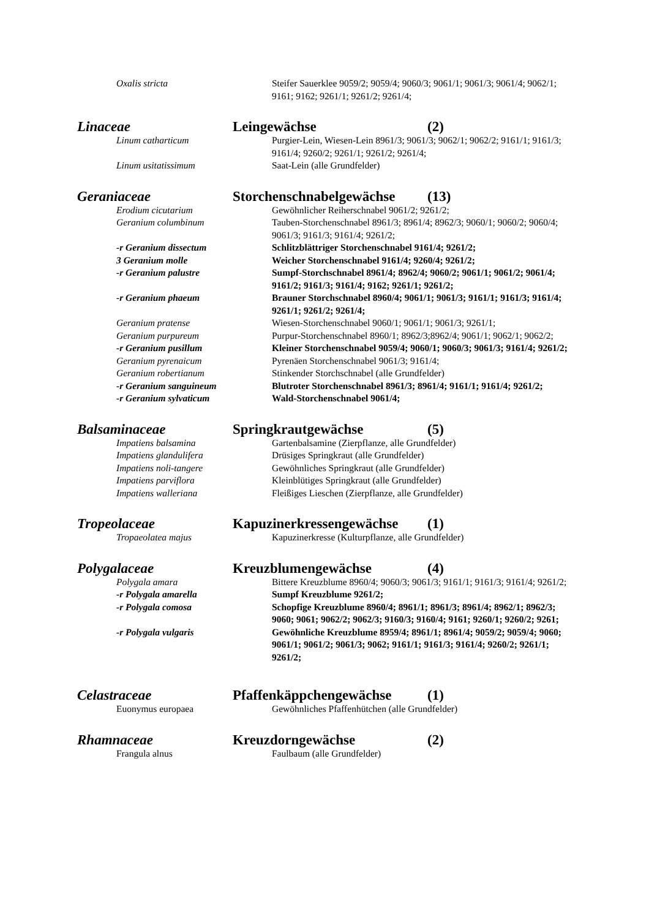Oxalis stricta Steifer Sauerklee 9059/2; 9059/4; 9060/3; 9061/1; 9061/3; 9061/4; 9062/1; 9161; 9162; 9261/1; 9261/2; 9261/4;
Linaceae Leingewächse (2)
Linum catharticum Purgier-Lein, Wiesen-Lein 8961/3; 9061/3; 9062/1; 9062/2; 9161/1; 9161/3; 9161/4; 9260/2; 9261/1; 9261/2; 9261/4;
Linum usitatissimum Saat-Lein (alle Grundfelder)
Geraniaceae Storchenschnabelgewächse
(13)
Erodium cicutarium Gewöhnlicher Reiherschnabel 9061/2; 9261/2;
Geranium columbinum Tauben-Storchenschnabel 8961/3; 8961/4; 8962/3; 9060/1; 9060/2; 9060/4; 9061/3; 9161/3; 9161/4; 9261/2;
-r Geranium dissectum Schlitzblättriger Storchenschnabel 9161/4; 9261/2;
3 Geranium molle Weicher Storchenschnabel 9161/4; 9260/4; 9261/2;
-r Geranium palustre Sumpf-Storchschnabel 8961/4; 8962/4; 9060/2; 9061/1; 9061/2; 9061/4; 9161/2; 9161/3; 9161/4; 9162; 9261/1; 9261/2;
-r Geranium phaeum Brauner Storchschnabel 8960/4; 9061/1; 9061/3; 9161/1; 9161/3; 9161/4; 9261/1; 9261/2; 9261/4;
Geranium pratense Wiesen-Storchenschnabel 9060/1; 9061/1; 9061/3; 9261/1;
Geranium purpureum Purpur-Storchenschnabel 8960/1; 8962/3;8962/4; 9061/1; 9062/1; 9062/2;
-r Geranium pusillum Kleiner Storchenschnabel 9059/4; 9060/1; 9060/3; 9061/3; 9161/4; 9261/2;
Geranium pyrenaicum Pyrenäen Storchenschnabel 9061/3; 9161/4;
Geranium robertianum Stinkender Storchschnabel (alle Grundfelder)
-r Geranium sanguineum Blutroter Storchenschnabel 8961/3; 8961/4; 9161/1; 9161/4; 9261/2;
-r Geranium sylvaticum Wald-Storchenschnabel 9061/4;
Balsaminaceae Springkrautgewächse (5)
Impatiens balsamina Gartenbalsamine (Zierpflanze, alle Grundfelder)
Impatiens glandulifera Drüsiges Springkraut (alle Grundfelder)
Impatiens noli-tangere Gewöhnliches Springkraut (alle Grundfelder)
Impatiens parviflora Kleinblütiges Springkraut (alle Grundfelder)
Impatiens walleriana Fleißiges Lieschen (Zierpflanze, alle Grundfelder)
Tropeolaceae Kapuzinerkressengewächse
(1)
Tropaeolatea majus Kapuzinerkresse (Kulturpflanze, alle Grundfelder)
Polygalaceae Kreuzblumengewächse (4)
Polygala amara Bittere Kreuzblume 8960/4; 9060/3; 9061/3; 9161/1; 9161/3; 9161/4; 9261/2;
-r Polygala amarella Sumpf Kreuzblume 9261/2;
-r Polygala comosa Schopfige Kreuzblume 8960/4; 8961/1; 8961/3; 8961/4; 8962/1; 8962/3; 9060; 9061; 9062/2; 9062/3; 9160/3; 9160/4; 9161; 9260/1; 9260/2; 9261;
-r Polygala vulgaris Gewöhnliche Kreuzblume 8959/4; 8961/1; 8961/4; 9059/2; 9059/4; 9060; 9061/1; 9061/2; 9061/3; 9062; 9161/1; 9161/3; 9161/4; 9260/2; 9261/1; 9261/2;
Celastraceae Pfaffenkäppchengewächse (1)
Euonymus europaea Gewöhnliches Pfaffenhütchen (alle Grundfelder)
Rhamnaceae Kreuzdorngewächse (2)
Frangula alnus Faulbaum (alle Grundfelder)